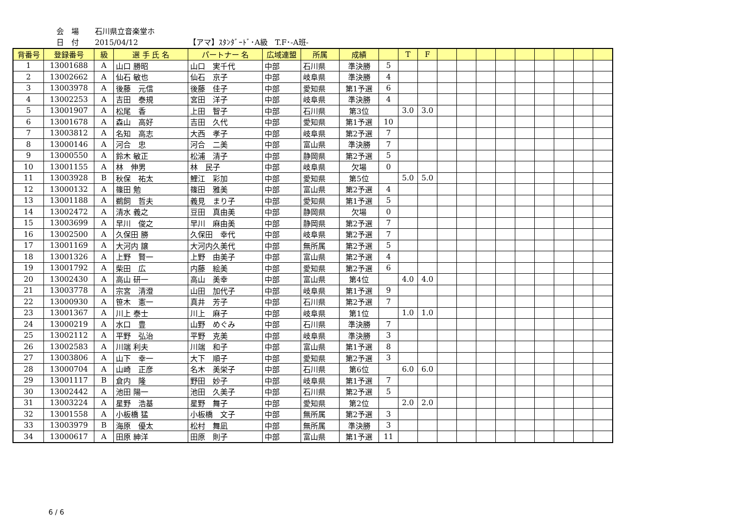会　場 石川県立音楽堂ホ
日　付 2015/04/12 【アマ】ｽﾀﾝﾀﾞｰﾄﾞ･A級　T.F･-A班-
| 背番号 | 登録番号 | 級 | 選 手 氏 名 | パートナー 名 | 広域連盟 | 所属 | 成績 | | T | F | | | | | | | | | |
| --- | --- | --- | --- | --- | --- | --- | --- | --- | --- | --- | --- | --- | --- | --- | --- | --- | --- | --- | --- |
| 1 | 13001688 | A | 山口 勝昭 | 山口 実千代 | 中部 | 石川県 | 準決勝 | 5 | | | | | | | | | | | |
| 2 | 13002662 | A | 仙石 敏也 | 仙石 京子 | 中部 | 岐阜県 | 準決勝 | 4 | | | | | | | | | | | |
| 3 | 13003978 | A | 後藤 元信 | 後藤 佳子 | 中部 | 愛知県 | 第1予選 | 6 | | | | | | | | | | | |
| 4 | 13002253 | A | 吉田 泰規 | 宮田 洋子 | 中部 | 岐阜県 | 準決勝 | 4 | | | | | | | | | | | |
| 5 | 13001907 | A | 松尾 香 | 上田 智子 | 中部 | 石川県 | 第3位 | | 3.0 | 3.0 | | | | | | | | | |
| 6 | 13001678 | A | 森山 高好 | 吉田 久代 | 中部 | 愛知県 | 第1予選 | 10 | | | | | | | | | | | |
| 7 | 13003812 | A | 名知 高志 | 大西 孝子 | 中部 | 岐阜県 | 第2予選 | 7 | | | | | | | | | | | |
| 8 | 13000146 | A | 河合 忠 | 河合 二美 | 中部 | 富山県 | 準決勝 | 7 | | | | | | | | | | | |
| 9 | 13000550 | A | 鈴木 敏正 | 松浦 清子 | 中部 | 静岡県 | 第2予選 | 5 | | | | | | | | | | | |
| 10 | 13001155 | A | 林 伸男 | 林 民子 | 中部 | 岐阜県 | 欠場 | 0 | | | | | | | | | | | |
| 11 | 13003928 | B | 秋保 祐太 | 鯉江 彩加 | 中部 | 愛知県 | 第5位 | | 5.0 | 5.0 | | | | | | | | | |
| 12 | 13000132 | A | 篠田 勉 | 篠田 雅美 | 中部 | 富山県 | 第2予選 | 4 | | | | | | | | | | | |
| 13 | 13001188 | A | 鵜飼 哲夫 | 義見 まり子 | 中部 | 愛知県 | 第1予選 | 5 | | | | | | | | | | | |
| 14 | 13002472 | A | 清水 義之 | 豆田 真由美 | 中部 | 静岡県 | 欠場 | 0 | | | | | | | | | | | |
| 15 | 13003699 | A | 早川 俊之 | 早川 麻由美 | 中部 | 静岡県 | 第2予選 | 7 | | | | | | | | | | | |
| 16 | 13002500 | A | 久保田 勝 | 久保田 幸代 | 中部 | 岐阜県 | 第2予選 | 7 | | | | | | | | | | | |
| 17 | 13001169 | A | 大河内 譲 | 大河内久美代 | 中部 | 無所属 | 第2予選 | 5 | | | | | | | | | | | |
| 18 | 13001326 | A | 上野 賢一 | 上野 由美子 | 中部 | 富山県 | 第2予選 | 4 | | | | | | | | | | | |
| 19 | 13001792 | A | 柴田 広 | 内藤 絵美 | 中部 | 愛知県 | 第2予選 | 6 | | | | | | | | | | | |
| 20 | 13002430 | A | 高山 研一 | 高山 美幸 | 中部 | 富山県 | 第4位 | | 4.0 | 4.0 | | | | | | | | | |
| 21 | 13003778 | A | 宗宮 清澄 | 山田 加代子 | 中部 | 岐阜県 | 第1予選 | 9 | | | | | | | | | | | |
| 22 | 13000930 | A | 笹木 憲一 | 真井 芳子 | 中部 | 石川県 | 第2予選 | 7 | | | | | | | | | | | |
| 23 | 13001367 | A | 川上 泰士 | 川上 麻子 | 中部 | 岐阜県 | 第1位 | | 1.0 | 1.0 | | | | | | | | | |
| 24 | 13000219 | A | 水口 豊 | 山野 めぐみ | 中部 | 石川県 | 準決勝 | 7 | | | | | | | | | | | |
| 25 | 13002112 | A | 平野 弘治 | 平野 克美 | 中部 | 岐阜県 | 準決勝 | 3 | | | | | | | | | | | |
| 26 | 13002583 | A | 川端 利夫 | 川端 和子 | 中部 | 富山県 | 第1予選 | 8 | | | | | | | | | | | |
| 27 | 13003806 | A | 山下 幸一 | 大下 順子 | 中部 | 愛知県 | 第2予選 | 3 | | | | | | | | | | | |
| 28 | 13000704 | A | 山崎 正彦 | 名木 美栄子 | 中部 | 石川県 | 第6位 | | 6.0 | 6.0 | | | | | | | | | |
| 29 | 13001117 | B | 倉内 隆 | 野田 妙子 | 中部 | 岐阜県 | 第1予選 | 7 | | | | | | | | | | | |
| 30 | 13002442 | A | 池田 陽一 | 池田 久美子 | 中部 | 石川県 | 第2予選 | 5 | | | | | | | | | | | |
| 31 | 13003224 | A | 星野 浩基 | 星野 舞子 | 中部 | 愛知県 | 第2位 | | 2.0 | 2.0 | | | | | | | | | |
| 32 | 13001558 | A | 小板橋 猛 | 小板橋 文子 | 中部 | 無所属 | 第2予選 | 3 | | | | | | | | | | | |
| 33 | 13003979 | B | 海原 優太 | 松村 舞凪 | 中部 | 無所属 | 準決勝 | 3 | | | | | | | | | | | |
| 34 | 13000617 | A | 田原 紳洋 | 田原 則子 | 中部 | 富山県 | 第1予選 | 11 | | | | | | | | | | | |
6 / 6